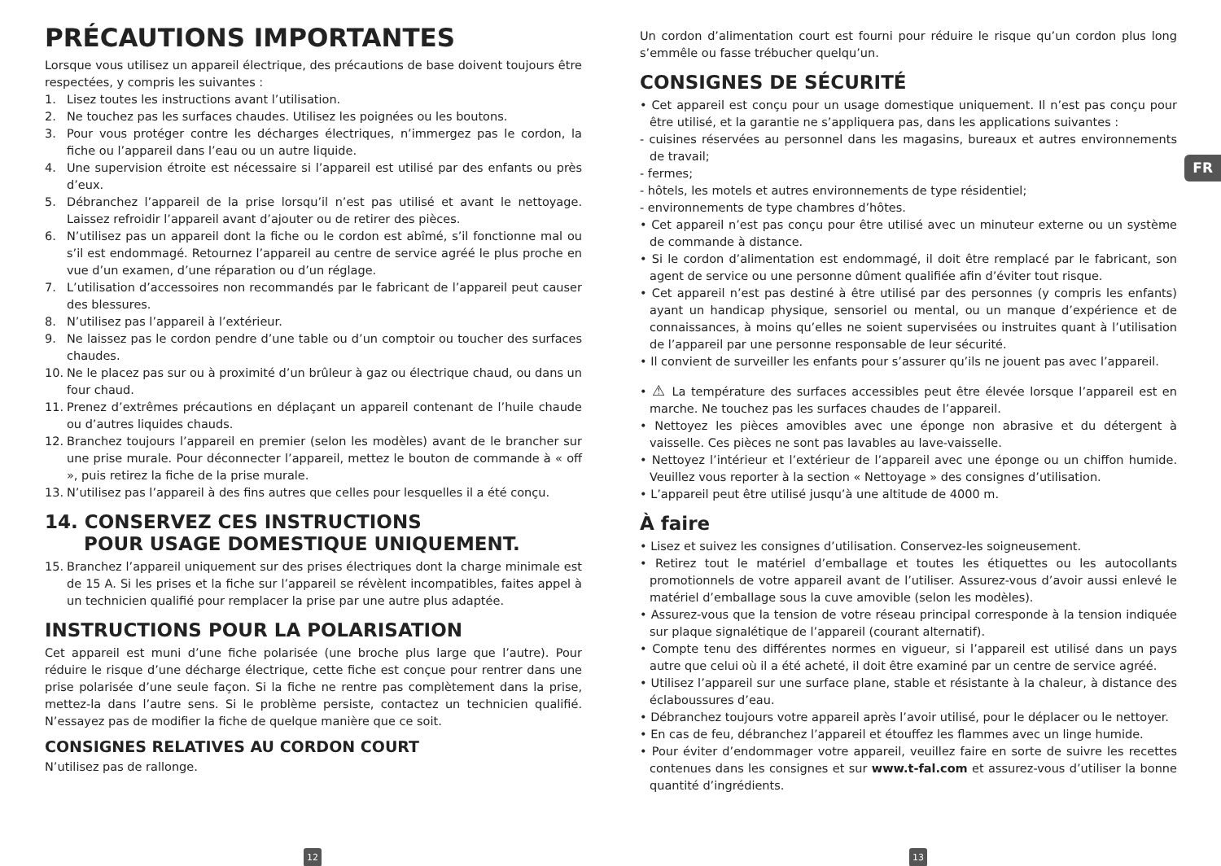PRÉCAUTIONS IMPORTANTES
Lorsque vous utilisez un appareil électrique, des précautions de base doivent toujours être respectées, y compris les suivantes :
1. Lisez toutes les instructions avant l’utilisation.
2. Ne touchez pas les surfaces chaudes. Utilisez les poignées ou les boutons.
3. Pour vous protéger contre les décharges électriques, n’immergez pas le cordon, la fiche ou l’appareil dans l’eau ou un autre liquide.
4. Une supervision étroite est nécessaire si l’appareil est utilisé par des enfants ou près d’eux.
5. Débranchez l’appareil de la prise lorsqu’il n’est pas utilisé et avant le nettoyage. Laissez refroidir l’appareil avant d’ajouter ou de retirer des pièces.
6. N’utilisez pas un appareil dont la fiche ou le cordon est abîmé, s’il fonctionne mal ou s’il est endommagé. Retournez l’appareil au centre de service agréé le plus proche en vue d’un examen, d’une réparation ou d’un réglage.
7. L’utilisation d’accessoires non recommandés par le fabricant de l’appareil peut causer des blessures.
8. N’utilisez pas l’appareil à l’extérieur.
9. Ne laissez pas le cordon pendre d’une table ou d’un comptoir ou toucher des surfaces chaudes.
10. Ne le placez pas sur ou à proximité d’un brûleur à gaz ou électrique chaud, ou dans un four chaud.
11. Prenez d’extrêmes précautions en déplaçant un appareil contenant de l’huile chaude ou d’autres liquides chauds.
12. Branchez toujours l’appareil en premier (selon les modèles) avant de le brancher sur une prise murale. Pour déconnecter l’appareil, mettez le bouton de commande à « off », puis retirez la fiche de la prise murale.
13. N’utilisez pas l’appareil à des fins autres que celles pour lesquelles il a été conçu.
14. CONSERVEZ CES INSTRUCTIONS
POUR USAGE DOMESTIQUE UNIQUEMENT.
15. Branchez l’appareil uniquement sur des prises électriques dont la charge minimale est de 15 A. Si les prises et la fiche sur l’appareil se révèlent incompatibles, faites appel à un technicien qualifié pour remplacer la prise par une autre plus adaptée.
INSTRUCTIONS POUR LA POLARISATION
Cet appareil est muni d’une fiche polarisée (une broche plus large que l’autre). Pour réduire le risque d’une décharge électrique, cette fiche est conçue pour rentrer dans une prise polarisée d’une seule façon. Si la fiche ne rentre pas complètement dans la prise, mettez-la dans l’autre sens. Si le problème persiste, contactez un technicien qualifié. N’essayez pas de modifier la fiche de quelque manière que ce soit.
CONSIGNES RELATIVES AU CORDON COURT
N’utilisez pas de rallonge.
Un cordon d’alimentation court est fourni pour réduire le risque qu’un cordon plus long s’emmêle ou fasse trébucher quelqu’un.
CONSIGNES DE SÉCURITÉ
• Cet appareil est conçu pour un usage domestique uniquement. Il n’est pas conçu pour être utilisé, et la garantie ne s’appliquera pas, dans les applications suivantes :
- cuisines réservées au personnel dans les magasins, bureaux et autres environnements de travail;
- fermes;
- hôtels, les motels et autres environnements de type résidentiel;
- environnements de type chambres d’hôtes.
• Cet appareil n’est pas conçu pour être utilisé avec un minuteur externe ou un système de commande à distance.
• Si le cordon d’alimentation est endommagé, il doit être remplacé par le fabricant, son agent de service ou une personne dûment qualifiée afin d’éviter tout risque.
• Cet appareil n’est pas destiné à être utilisé par des personnes (y compris les enfants) ayant un handicap physique, sensoriel ou mental, ou un manque d’expérience et de connaissances, à moins qu’elles ne soient supervisées ou instruites quant à l’utilisation de l’appareil par une personne responsable de leur sécurité.
• Il convient de surveiller les enfants pour s’assurer qu’ils ne jouent pas avec l’appareil.
• ⚠ La température des surfaces accessibles peut être élevée lorsque l’appareil est en marche. Ne touchez pas les surfaces chaudes de l’appareil.
• Nettoyez les pièces amovibles avec une éponge non abrasive et du détergent à vaisselle. Ces pièces ne sont pas lavables au lave-vaisselle.
• Nettoyez l’intérieur et l’extérieur de l’appareil avec une éponge ou un chiffon humide. Veuillez vous reporter à la section « Nettoyage » des consignes d’utilisation.
• L’appareil peut être utilisé jusqu’à une altitude de 4000 m.
À faire
• Lisez et suivez les consignes d’utilisation. Conservez-les soigneusement.
• Retirez tout le matériel d’emballage et toutes les étiquettes ou les autocollants promotionnels de votre appareil avant de l’utiliser. Assurez-vous d’avoir aussi enlevé le matériel d’emballage sous la cuve amovible (selon les modèles).
• Assurez-vous que la tension de votre réseau principal corresponde à la tension indiquée sur plaque signalétique de l’appareil (courant alternatif).
• Compte tenu des différentes normes en vigueur, si l’appareil est utilisé dans un pays autre que celui où il a été acheté, il doit être examiné par un centre de service agréé.
• Utilisez l’appareil sur une surface plane, stable et résistante à la chaleur, à distance des éclaboussures d’eau.
• Débranchez toujours votre appareil après l’avoir utilisé, pour le déplacer ou le nettoyer.
• En cas de feu, débranchez l’appareil et étouffez les flammes avec un linge humide.
• Pour éviter d’endommager votre appareil, veuillez faire en sorte de suivre les recettes contenues dans les consignes et sur www.t-fal.com et assurez-vous d’utiliser la bonne quantité d’ingrédients.
FR
12 13